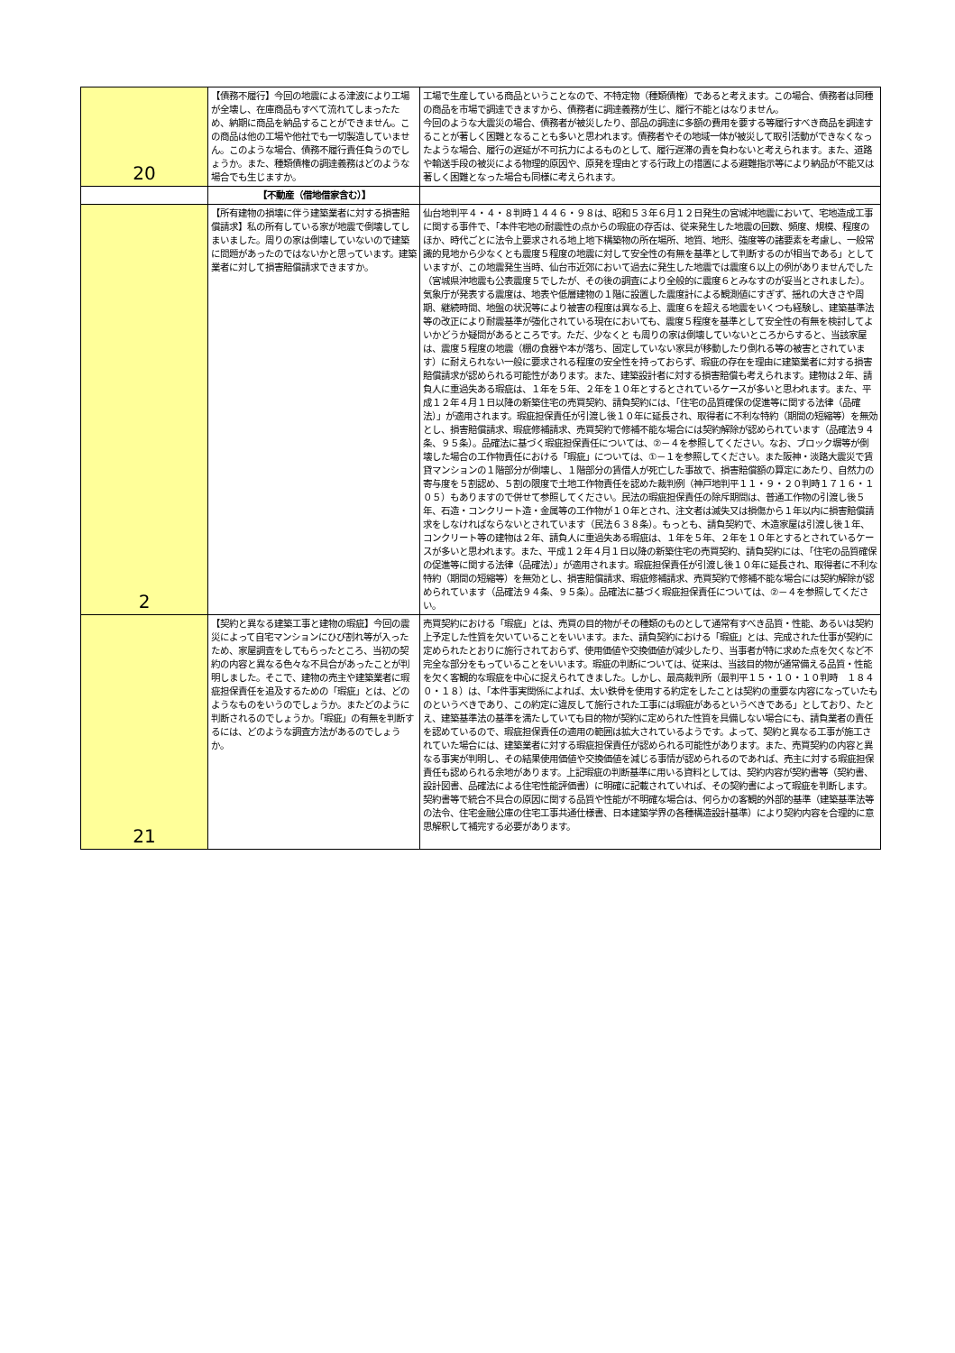| 20 | 【債務不履行】今回の地震による津波により工場が全壊し、在庫商品もすべて流れてしまったため、納期に商品を納品することができません。この商品は他の工場や他社でも一切製造していません。このような場合、債務不履行責任負うのでしょうか。また、種類債権の調達義務はどのような場合でも生じますか。 | 工場で生産している商品ということなので、不特定物（種類債権）であると考えます。この場合、債務者は同種の商品を市場で調達できますから、債務者に調達義務が生じ、履行不能とはなりません。 今回のような大震災の場合、債務者が被災したり、部品の調達に多額の費用を要する等履行すべき商品を調達することが著しく困難となることも多いと思われます。債務者やその地域一体が被災して取引活動ができなくなったような場合、履行の遅延が不可抗力によるものとして、履行遅滞の責を負わないと考えられます。また、道路や輸送手段の被災による物理的原因や、原発を理由とする行政上の措置による避難指示等により納品が不能又は著しく困難となった場合も同様に考えられます。 |
| | 【不動産（借地借家含む）】 | |
| 2 | 【所有建物の損壊に伴う建築業者に対する損害賠償請求】私の所有している家が地震で倒壊してしまいました。周りの家は倒壊していないので建築に問題があったのではないかと思っています。建築業者に対して損害賠償請求できますか。 | 仙台地判平４・４・８判時１４４６・９８は、昭和５３年６月１２日発生の宮城沖地震において、宅地造成工事に関する事件で、「本件宅地の耐震性の点からの瑕疵の存否は、従来発生した地震の回数、頻度、規模、程度のほか、時代ごとに法令上要求される地上地下構築物の所在場所、地質、地形、強度等の諸要素を考慮し、一般常識的見地から少なくとも震度５程度の地震に対して安全性の有無を基準として判断するのが相当である」としていますが、この地震発生当時、仙台市近郊において過去に発生した地震では震度６以上の例がありませんでした（宮城県沖地震も公表震度５でしたが、その後の調査により全般的に震度６とみなすのが妥当とされました）。気象庁が発表する震度は、地表や低層建物の１階に設置した震度計による観測値にすぎず、揺れの大きさや周期、継続時間、地盤の状況等により被害の程度は異なる上、震度６を超える地震をいくつも経験し、建築基準法等の改正により耐震基準が強化されている現在においても、震度５程度を基準として安全性の有無を検討してよいかどうか疑問があるところです。ただ、少なくと も周りの家は倒壊していないところからすると、当該家屋は、震度５程度の地震（棚の食器や本が落ち、固定していない家具が移動したり倒れる等の被害とされています）に耐えられない一般に要求される程度の安全性を持っておらず、瑕疵の存在を理由に建築業者に対する損害賠償請求が認められる可能性があります。また、建築設計者に対する損害賠償も考えられます。建物は２年、請負人に重過失ある瑕疵は、１年を５年、２年を１０年とするとされているケースが多いと思われます。また、平成１２年４月１日以降の新築住宅の売買契約、請負契約には、「住宅の品質確保の促進等に関する法律（品確法）」が適用されます。瑕疵担保責任が引渡し後１０年に延長され、取得者に不利な特約（期間の短縮等）を無効とし、損害賠償請求、瑕疵修補請求、売買契約で修補不能な場合には契約解除が認められています（品確法９４条、９５条）。品確法に基づく瑕疵担保責任については、②－４を参照してください。なお、ブロック塀等が倒壊した場合の工作物責任における「瑕疵」については、①－１を参照してください。また阪神・淡路大震災で賃貸マンションの１階部分が倒壊し、１階部分の賃借人が死亡した事故で、損害賠償額の算定にあたり、自然力の寄与度を５割認め、５割の限度で土地工作物責任を認めた裁判例（神戸地判平１１・９・２０判時１７１６・１０５）もありますので併せて参照してください。民法の瑕疵担保責任の除斥期間は、普通工作物の引渡し後５年、石造・コンクリート造・金属等の工作物が１０年とされ、注文者は滅失又は損傷から１年以内に損害賠償請求をしなければならないとされています（民法６３８条）。もっとも、請負契約で、木造家屋は引渡し後１年、コンクリート等の建物は２年、請負人に重過失ある瑕疵は、１年を５年、２年を１０年とするとされているケースが多いと思われます。また、平成１２年４月１日以降の新築住宅の売買契約、請負契約には、「住宅の品質確保の促進等に関する法律（品確法）」が適用されます。瑕疵担保責任が引渡し後１０年に延長され、取得者に不利な特約（期間の短縮等）を無効とし、損害賠償請求、瑕疵修補請求、売買契約で修補不能な場合には契約解除が認められています（品確法９４条、９５条）。品確法に基づく瑕疵担保責任については、②－４を参照してください。 |
| 21 | 【契約と異なる建築工事と建物の瑕疵】今回の震災によって自宅マンションにひび割れ等が入ったため、家屋調査をしてもらったところ、当初の契約の内容と異なる色々な不具合があったことが判明しました。そこで、建物の売主や建築業者に瑕疵担保責任を追及するための「瑕疵」とは、どのようなものをいうのでしょうか。またどのように判断されるのでしょうか。「瑕疵」の有無を判断するには、どのような調査方法があるのでしょうか。 | 売買契約における「瑕疵」とは、売買の目的物がその種類のものとして通常有すべき品質・性能、あるいは契約上予定した性質を欠いていることをいいます。また、請負契約における「瑕疵」とは、完成された仕事が契約に定められたとおりに施行されておらず、使用価値や交換価値が減少したり、当事者が特に求めた点を欠くなど不完全な部分をもっていることをいいます。瑕疵の判断については、従来は、当該目的物が通常備える品質・性能を欠く客観的な瑕疵を中心に捉えられてきました。しかし、最高裁判所（最判平１５・１０・１０判時 １８４０・１８）は、「本件事実関係によれば、太い鉄骨を使用する約定をしたことは契約の重要な内容になっていたものというべきであり、この約定に違反して施行された工事には瑕疵があるというべきである」としており、たとえ、建築基準法の基準を満たしていても目的物が契約に定められた性質を具備しない場合にも、請負業者の責任を認めているので、瑕疵担保責任の適用の範囲は拡大されているようです。よって、契約と異なる工事が施工されていた場合には、建築業者に対する瑕疵担保責任が認められる可能性があります。また、売買契約の内容と異なる事実が判明し、その結果使用価値や交換価値を減じる事情が認められるのであれば、売主に対する瑕疵担保責任も認められる余地があります。上記瑕疵の判断基準に用いる資料としては、契約内容が契約書等（契約書、設計図書、品確法による住宅性能評価書）に明確に記載されていれば、その契約書によって瑕疵を判断します。契約書等で統合不具合の原因に関する品質や性能が不明確な場合は、何らかの客観的外部的基準（建築基準法等の法令、住宅金融公庫の住宅工事共通仕様書、日本建築学界の各種構造設計基準）により契約内容を合理的に意思解釈して補完する必要があります。 |